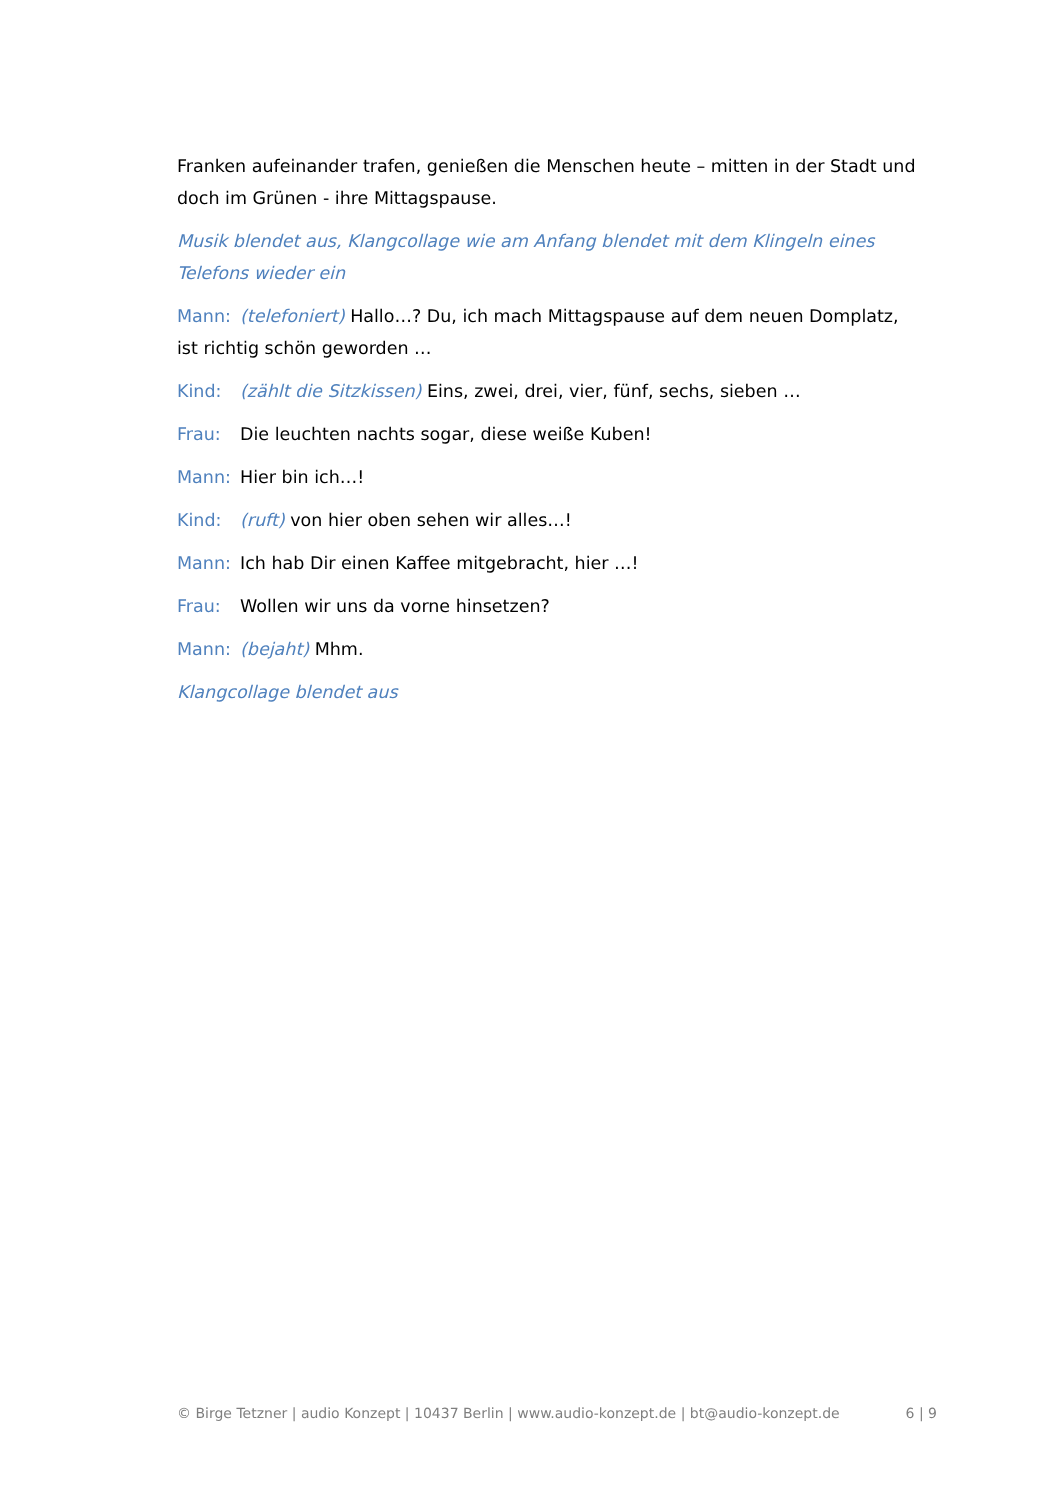Franken aufeinander trafen, genießen die Menschen heute – mitten in der Stadt und doch im Grünen - ihre Mittagspause.
Musik blendet aus, Klangcollage wie am Anfang blendet mit dem Klingeln eines Telefons wieder ein
Mann: (telefoniert) Hallo…? Du, ich mach Mittagspause auf dem neuen Domplatz, ist richtig schön geworden …
Kind: (zählt die Sitzkissen) Eins, zwei, drei, vier, fünf, sechs, sieben …
Frau: Die leuchten nachts sogar, diese weiße Kuben!
Mann: Hier bin ich…!
Kind: (ruft) von hier oben sehen wir alles…!
Mann: Ich hab Dir einen Kaffee mitgebracht, hier …!
Frau: Wollen wir uns da vorne hinsetzen?
Mann: (bejaht) Mhm.
Klangcollage blendet aus
© Birge Tetzner | audio Konzept | 10437 Berlin | www.audio-konzept.de | bt@audio-konzept.de 6 | 9